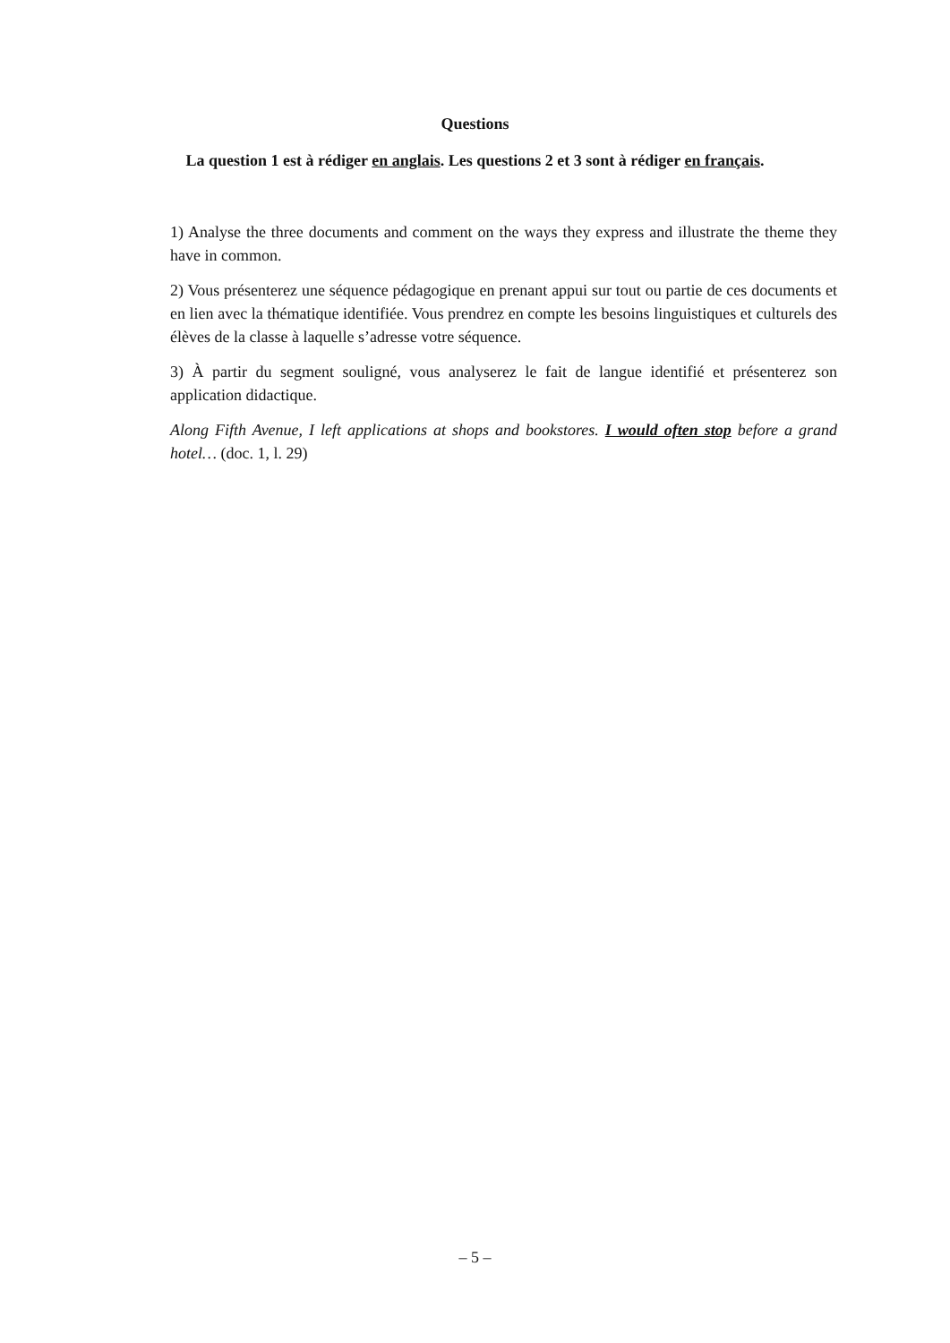Questions
La question 1 est à rédiger en anglais. Les questions 2 et 3 sont à rédiger en français.
1) Analyse the three documents and comment on the ways they express and illustrate the theme they have in common.
2) Vous présenterez une séquence pédagogique en prenant appui sur tout ou partie de ces documents et en lien avec la thématique identifiée. Vous prendrez en compte les besoins linguistiques et culturels des élèves de la classe à laquelle s’adresse votre séquence.
3) À partir du segment souligné, vous analyserez le fait de langue identifié et présenterez son application didactique.
Along Fifth Avenue, I left applications at shops and bookstores. I would often stop before a grand hotel… (doc. 1, l. 29)
– 5 –